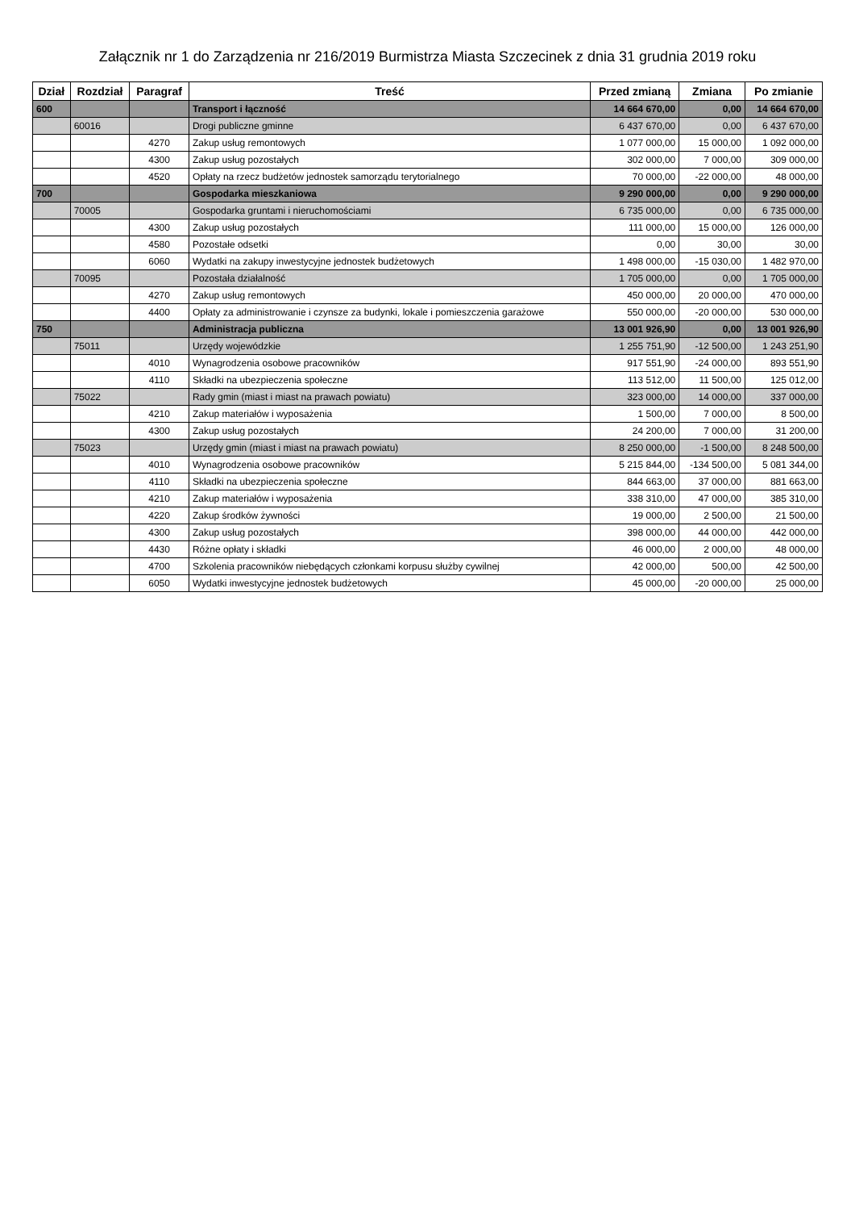Załącznik nr 1 do Zarządzenia nr 216/2019 Burmistrza Miasta Szczecinek z dnia 31 grudnia 2019 roku
| Dział | Rozdział | Paragraf | Treść | Przed zmianą | Zmiana | Po zmianie |
| --- | --- | --- | --- | --- | --- | --- |
| 600 | | | Transport i łączność | 14 664 670,00 | 0,00 | 14 664 670,00 |
| | 60016 | | Drogi publiczne gminne | 6 437 670,00 | 0,00 | 6 437 670,00 |
| | | 4270 | Zakup usług remontowych | 1 077 000,00 | 15 000,00 | 1 092 000,00 |
| | | 4300 | Zakup usług pozostałych | 302 000,00 | 7 000,00 | 309 000,00 |
| | | 4520 | Opłaty na rzecz budżetów jednostek samorządu terytorialnego | 70 000,00 | -22 000,00 | 48 000,00 |
| 700 | | | Gospodarka mieszkaniowa | 9 290 000,00 | 0,00 | 9 290 000,00 |
| | 70005 | | Gospodarka gruntami i nieruchomościami | 6 735 000,00 | 0,00 | 6 735 000,00 |
| | | 4300 | Zakup usług pozostałych | 111 000,00 | 15 000,00 | 126 000,00 |
| | | 4580 | Pozostałe odsetki | 0,00 | 30,00 | 30,00 |
| | | 6060 | Wydatki na zakupy inwestycyjne jednostek budżetowych | 1 498 000,00 | -15 030,00 | 1 482 970,00 |
| | 70095 | | Pozostała działalność | 1 705 000,00 | 0,00 | 1 705 000,00 |
| | | 4270 | Zakup usług remontowych | 450 000,00 | 20 000,00 | 470 000,00 |
| | | 4400 | Opłaty za administrowanie i czynsze za budynki, lokale i pomieszczenia garażowe | 550 000,00 | -20 000,00 | 530 000,00 |
| 750 | | | Administracja publiczna | 13 001 926,90 | 0,00 | 13 001 926,90 |
| | 75011 | | Urzędy wojewódzkie | 1 255 751,90 | -12 500,00 | 1 243 251,90 |
| | | 4010 | Wynagrodzenia osobowe pracowników | 917 551,90 | -24 000,00 | 893 551,90 |
| | | 4110 | Składki na ubezpieczenia społeczne | 113 512,00 | 11 500,00 | 125 012,00 |
| | 75022 | | Rady gmin (miast i miast na prawach powiatu) | 323 000,00 | 14 000,00 | 337 000,00 |
| | | 4210 | Zakup materiałów i wyposażenia | 1 500,00 | 7 000,00 | 8 500,00 |
| | | 4300 | Zakup usług pozostałych | 24 200,00 | 7 000,00 | 31 200,00 |
| | 75023 | | Urzędy gmin (miast i miast na prawach powiatu) | 8 250 000,00 | -1 500,00 | 8 248 500,00 |
| | | 4010 | Wynagrodzenia osobowe pracowników | 5 215 844,00 | -134 500,00 | 5 081 344,00 |
| | | 4110 | Składki na ubezpieczenia społeczne | 844 663,00 | 37 000,00 | 881 663,00 |
| | | 4210 | Zakup materiałów i wyposażenia | 338 310,00 | 47 000,00 | 385 310,00 |
| | | 4220 | Zakup środków żywności | 19 000,00 | 2 500,00 | 21 500,00 |
| | | 4300 | Zakup usług pozostałych | 398 000,00 | 44 000,00 | 442 000,00 |
| | | 4430 | Różne opłaty i składki | 46 000,00 | 2 000,00 | 48 000,00 |
| | | 4700 | Szkolenia pracowników niebędących członkami korpusu służby cywilnej | 42 000,00 | 500,00 | 42 500,00 |
| | | 6050 | Wydatki inwestycyjne jednostek budżetowych | 45 000,00 | -20 000,00 | 25 000,00 |